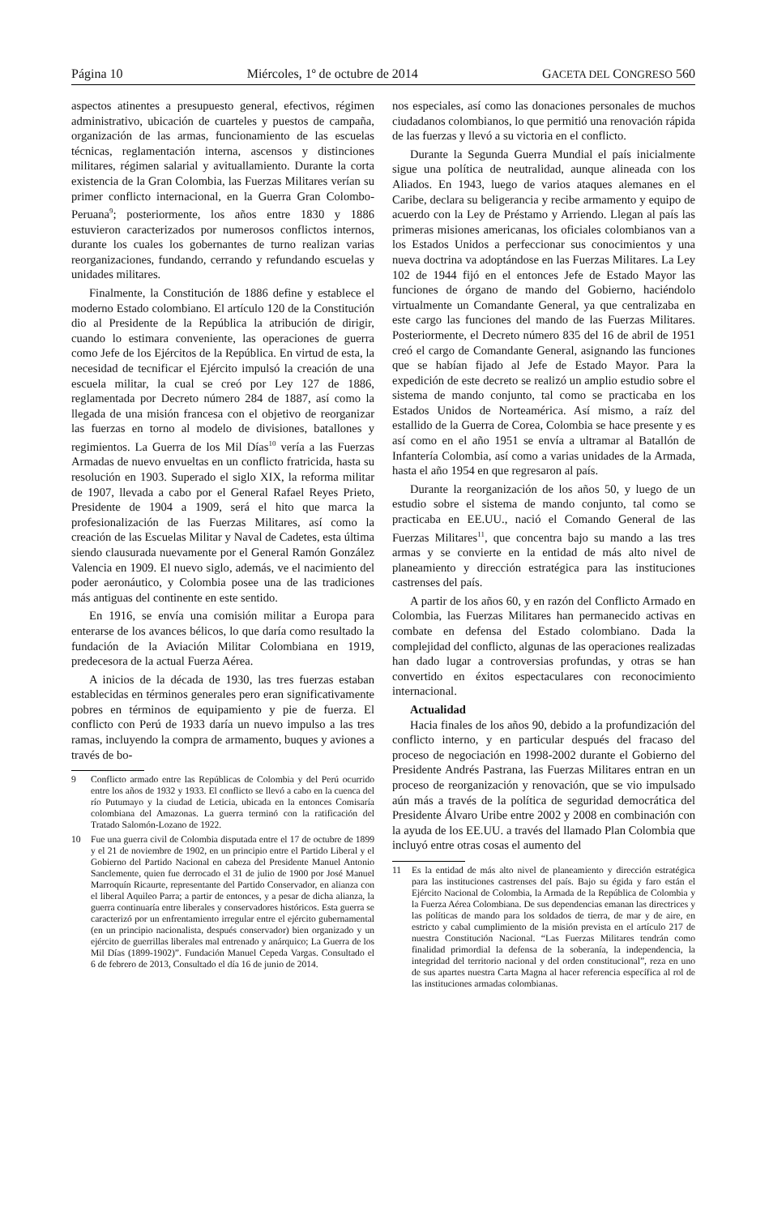Página 10 Miércoles, 1º de octubre de 2014 GACETA DEL CONGRESO 560
aspectos atinentes a presupuesto general, efectivos, régimen administrativo, ubicación de cuarteles y puestos de campaña, organización de las armas, funcionamiento de las escuelas técnicas, reglamentación interna, ascensos y distinciones militares, régimen salarial y avituallamiento. Durante la corta existencia de la Gran Colombia, las Fuerzas Militares verían su primer conflicto internacional, en la Guerra Gran Colombo-Peruana<sup>9</sup>; posteriormente, los años entre 1830 y 1886 estuvieron caracterizados por numerosos conflictos internos, durante los cuales los gobernantes de turno realizan varias reorganizaciones, fundando, cerrando y refundando escuelas y unidades militares.
Finalmente, la Constitución de 1886 define y establece el moderno Estado colombiano. El artículo 120 de la Constitución dio al Presidente de la República la atribución de dirigir, cuando lo estimara conveniente, las operaciones de guerra como Jefe de los Ejércitos de la República. En virtud de esta, la necesidad de tecnificar el Ejército impulsó la creación de una escuela militar, la cual se creó por Ley 127 de 1886, reglamentada por Decreto número 284 de 1887, así como la llegada de una misión francesa con el objetivo de reorganizar las fuerzas en torno al modelo de divisiones, batallones y regimientos. La Guerra de los Mil Días<sup>10</sup> vería a las Fuerzas Armadas de nuevo envueltas en un conflicto fratricida, hasta su resolución en 1903. Superado el siglo XIX, la reforma militar de 1907, llevada a cabo por el General Rafael Reyes Prieto, Presidente de 1904 a 1909, será el hito que marca la profesionalización de las Fuerzas Militares, así como la creación de las Escuelas Militar y Naval de Cadetes, esta última siendo clausurada nuevamente por el General Ramón González Valencia en 1909. El nuevo siglo, además, ve el nacimiento del poder aeronáutico, y Colombia posee una de las tradiciones más antiguas del continente en este sentido.
En 1916, se envía una comisión militar a Europa para enterarse de los avances bélicos, lo que daría como resultado la fundación de la Aviación Militar Colombiana en 1919, predecesora de la actual Fuerza Aérea.
A inicios de la década de 1930, las tres fuerzas estaban establecidas en términos generales pero eran significativamente pobres en términos de equipamiento y pie de fuerza. El conflicto con Perú de 1933 daría un nuevo impulso a las tres ramas, incluyendo la compra de armamento, buques y aviones a través de bo-
9 Conflicto armado entre las Repúblicas de Colombia y del Perú ocurrido entre los años de 1932 y 1933. El conflicto se llevó a cabo en la cuenca del río Putumayo y la ciudad de Leticia, ubicada en la entonces Comisaría colombiana del Amazonas. La guerra terminó con la ratificación del Tratado Salomón-Lozano de 1922.
10 Fue una guerra civil de Colombia disputada entre el 17 de octubre de 1899 y el 21 de noviembre de 1902, en un principio entre el Partido Liberal y el Gobierno del Partido Nacional en cabeza del Presidente Manuel Antonio Sanclemente, quien fue derrocado el 31 de julio de 1900 por José Manuel Marroquín Ricaurte, representante del Partido Conservador, en alianza con el liberal Aquileo Parra; a partir de entonces, y a pesar de dicha alianza, la guerra continuaría entre liberales y conservadores históricos. Esta guerra se caracterizó por un enfrentamiento irregular entre el ejército gubernamental (en un principio nacionalista, después conservador) bien organizado y un ejército de guerrillas liberales mal entrenado y anárquico; La Guerra de los Mil Días (1899-1902)”. Fundación Manuel Cepeda Vargas. Consultado el 6 de febrero de 2013, Consultado el día 16 de junio de 2014.
nos especiales, así como las donaciones personales de muchos ciudadanos colombianos, lo que permitió una renovación rápida de las fuerzas y llevó a su victoria en el conflicto.
Durante la Segunda Guerra Mundial el país inicialmente sigue una política de neutralidad, aunque alineada con los Aliados. En 1943, luego de varios ataques alemanes en el Caribe, declara su beligerancia y recibe armamento y equipo de acuerdo con la Ley de Préstamo y Arriendo. Llegan al país las primeras misiones americanas, los oficiales colombianos van a los Estados Unidos a perfeccionar sus conocimientos y una nueva doctrina va adoptándose en las Fuerzas Militares. La Ley 102 de 1944 fijó en el entonces Jefe de Estado Mayor las funciones de órgano de mando del Gobierno, haciéndolo virtualmente un Comandante General, ya que centralizaba en este cargo las funciones del mando de las Fuerzas Militares. Posteriormente, el Decreto número 835 del 16 de abril de 1951 creó el cargo de Comandante General, asignando las funciones que se habían fijado al Jefe de Estado Mayor. Para la expedición de este decreto se realizó un amplio estudio sobre el sistema de mando conjunto, tal como se practicaba en los Estados Unidos de Norteamérica. Así mismo, a raíz del estallido de la Guerra de Corea, Colombia se hace presente y es así como en el año 1951 se envía a ultramar al Batallón de Infantería Colombia, así como a varias unidades de la Armada, hasta el año 1954 en que regresaron al país.
Durante la reorganización de los años 50, y luego de un estudio sobre el sistema de mando conjunto, tal como se practicaba en EE.UU., nació el Comando General de las Fuerzas Militares<sup>11</sup>, que concentra bajo su mando a las tres armas y se convierte en la entidad de más alto nivel de planeamiento y dirección estratégica para las instituciones castrenses del país.
A partir de los años 60, y en razón del Conflicto Armado en Colombia, las Fuerzas Militares han permanecido activas en combate en defensa del Estado colombiano. Dada la complejidad del conflicto, algunas de las operaciones realizadas han dado lugar a controversias profundas, y otras se han convertido en éxitos espectaculares con reconocimiento internacional.
Actualidad
Hacia finales de los años 90, debido a la profundización del conflicto interno, y en particular después del fracaso del proceso de negociación en 1998-2002 durante el Gobierno del Presidente Andrés Pastrana, las Fuerzas Militares entran en un proceso de reorganización y renovación, que se vio impulsado aún más a través de la política de seguridad democrática del Presidente Álvaro Uribe entre 2002 y 2008 en combinación con la ayuda de los EE.UU. a través del llamado Plan Colombia que incluyó entre otras cosas el aumento del
11 Es la entidad de más alto nivel de planeamiento y dirección estratégica para las instituciones castrenses del país. Bajo su égida y faro están el Ejército Nacional de Colombia, la Armada de la República de Colombia y la Fuerza Aérea Colombiana. De sus dependencias emanan las directrices y las políticas de mando para los soldados de tierra, de mar y de aire, en estricto y cabal cumplimiento de la misión prevista en el artículo 217 de nuestra Constitución Nacional. “Las Fuerzas Militares tendrán como finalidad primordial la defensa de la soberanía, la independencia, la integridad del territorio nacional y del orden constitucional”, reza en uno de sus apartes nuestra Carta Magna al hacer referencia específica al rol de las instituciones armadas colombianas.